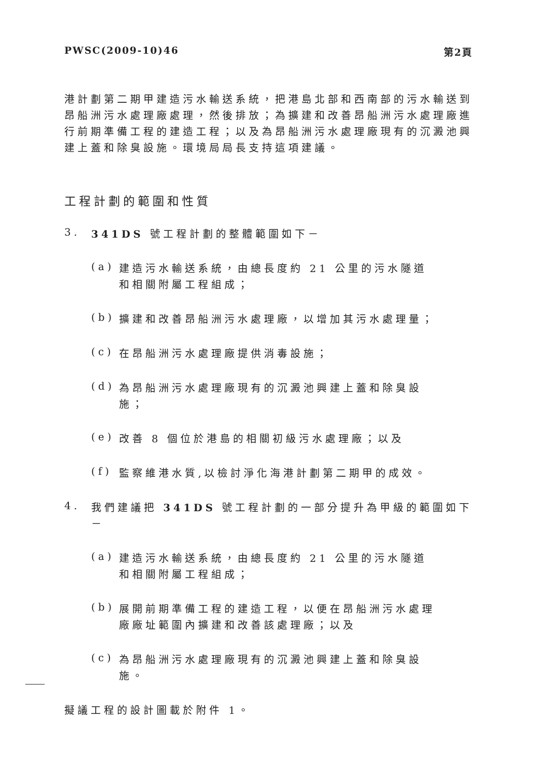PWSC(2009-10)46 第2頁
港計劃第二期甲建造污水輸送系統，把港島北部和西南部的污水輸送到昂船洲污水處理廠處理，然後排放；為擴建和改善昂船洲污水處理廠進行前期準備工程的建造工程；以及為昂船洲污水處理廠現有的沉澱池興建上蓋和除臭設施。環境局局長支持這項建議。
工程計劃的範圍和性質
3.
341DS 號工程計劃的整體範圍如下－
(a)
建造污水輸送系統，由總長度約 21 公里的污水隧道和相關附屬工程組成；
(b)
擴建和改善昂船洲污水處理廠，以增加其污水處理量；
(c)
在昂船洲污水處理廠提供消毒設施；
(d)
為昂船洲污水處理廠現有的沉澱池興建上蓋和除臭設施；
(e)
改善 8 個位於港島的相關初級污水處理廠；以及
(f)
監察維港水質,以檢討淨化海港計劃第二期甲的成效。
4.
我們建議把 341DS 號工程計劃的一部分提升為甲級的範圍如下－
(a)
建造污水輸送系統，由總長度約 21 公里的污水隧道和相關附屬工程組成；
(b)
展開前期準備工程的建造工程，以便在昂船洲污水處理廠廠址範圍內擴建和改善該處理廠；以及
(c)
為昂船洲污水處理廠現有的沉澱池興建上蓋和除臭設施。
擬議工程的設計圖載於附件 1。